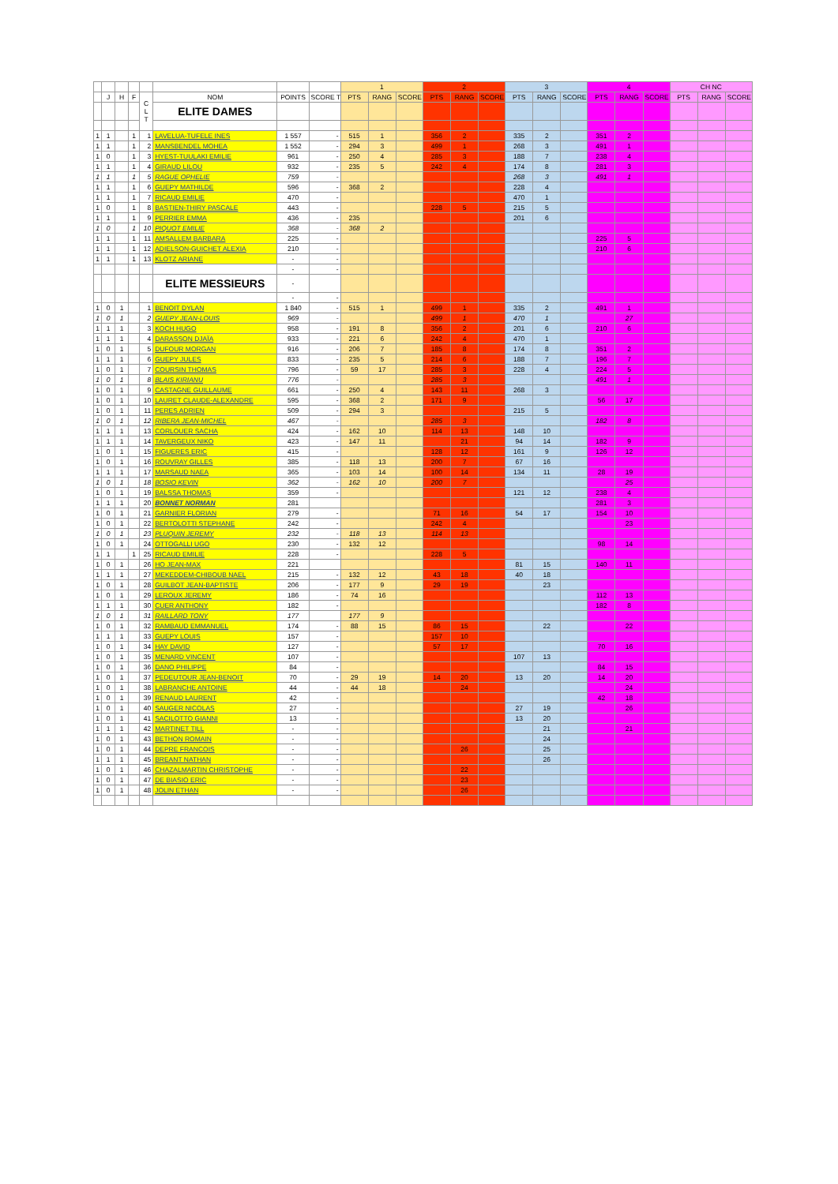| | | | | | | | | 1 | | | 2 | | | 3 | | | 4 | | | CH NC | | |
| --- | --- | --- | --- | --- | --- | --- | --- | --- | --- | --- | --- | --- | --- | --- | --- | --- | --- | --- | --- | --- | --- | --- |
| | J | H | F | C L T | NOM | POINTS | SCORE T | PTS | RANG | SCORE | PTS | RANG | SCORE | PTS | RANG | SCORE | PTS | RANG | SCORE | PTS | RANG | SCORE |
| | | | | | ELITE DAMES | | | | | | | | | | | | | | | | | |
| 1 | 1 | | 1 | 1 | LAVELUA-TUFELE INES | 1 557 | - | 515 | 1 | | 356 | 2 | | 335 | 2 | | 351 | 2 | | | | |
| 1 | 1 | | 1 | 2 | MANSBENDEL MOHEA | 1 552 | - | 294 | 3 | | 499 | 1 | | 268 | 3 | | 491 | 1 | | | | |
| 1 | 0 | | 1 | 3 | HYEST-TUULAKI EMILIE | 961 | - | 250 | 4 | | 285 | 3 | | 188 | 7 | | 238 | 4 | | | | |
| 1 | 1 | | 1 | 4 | GIRAUD LILOU | 932 | - | 235 | 5 | | 242 | 4 | | 174 | 8 | | 281 | 3 | | | | |
| 1 | 1 | | 1 | 5 | RAGUE OPHELIE | 759 | - | | | | | | | 268 | 3 | | 491 | 1 | | | | |
| 1 | 1 | | 1 | 6 | GUEPY MATHILDE | 596 | - | 368 | 2 | | | | | 228 | 4 | | | | | | | |
| 1 | 1 | | 1 | 7 | RICAUD EMILIE | 470 | - | | | | | | | 470 | 1 | | | | | | | |
| 1 | 0 | | 1 | 8 | BASTIEN-THIRY PASCALE | 443 | - | | | | 228 | 5 | | 215 | 5 | | | | | | | |
| 1 | 1 | | 1 | 9 | PERRIER EMMA | 436 | - | 235 | | | | | | 201 | 6 | | | | | | | |
| 1 | 0 | | 1 | 10 | PIQUOT EMILIE | 368 | - | 368 | 2 | | | | | | | | | | | | | |
| 1 | 1 | | 1 | 11 | AMSALLEM BARBARA | 225 | - | | | | | | | | | | 225 | 5 | | | | |
| 1 | 1 | | 1 | 12 | ADIELSON-GUICHET ALEXIA | 210 | - | | | | | | | | | | 210 | 6 | | | | |
| 1 | 1 | | 1 | 13 | KLOTZ ARIANE | - | - | | | | | | | | | | | | | | | |
| | | | | | | - | - | | | | | | | | | | | | | | | |
| | | | | | ELITE MESSIEURS | - | | | | | | | | | | | | | | | | |
| | | | | | | - | - | | | | | | | | | | | | | | | |
| 1 | 0 | 1 | | 1 | BENOIT DYLAN | 1 840 | - | 515 | 1 | | 499 | 1 | | 335 | 2 | | 491 | 1 | | | | |
| 1 | 0 | 1 | | 2 | GUEPY JEAN-LOUIS | 969 | - | | | | 499 | 1 | | 470 | 1 | | | 27 | | | | |
| 1 | 1 | 1 | | 3 | KOCH HUGO | 958 | - | 191 | 8 | | 356 | 2 | | 201 | 6 | | 210 | 6 | | | | |
| 1 | 1 | 1 | | 4 | DARASSON DJAÏA | 933 | - | 221 | 6 | | 242 | 4 | | 470 | 1 | | | | | | | |
| 1 | 0 | 1 | | 5 | DUFOUR MORGAN | 916 | - | 206 | 7 | | 185 | 8 | | 174 | 8 | | 351 | 2 | | | | |
| 1 | 1 | 1 | | 6 | GUEPY JULES | 833 | - | 235 | 5 | | 214 | 6 | | 188 | 7 | | 196 | 7 | | | | |
| 1 | 0 | 1 | | 7 | COURSIN THOMAS | 796 | - | 59 | 17 | | 285 | 3 | | 228 | 4 | | 224 | 5 | | | | |
| 1 | 0 | 1 | | 8 | BLAIS KIRIANU | 776 | - | | | | 285 | 3 | | | | | 491 | 1 | | | | |
| 1 | 0 | 1 | | 9 | CASTAGNE GUILLAUME | 661 | - | 250 | 4 | | 143 | 11 | | 268 | 3 | | | | | | | |
| 1 | 0 | 1 | | 10 | LAURET CLAUDE-ALEXANDRE | 595 | - | 368 | 2 | | 171 | 9 | | | | | 56 | 17 | | | | |
| 1 | 0 | 1 | | 11 | PERES ADRIEN | 509 | - | 294 | 3 | | | | | 215 | 5 | | | | | | | |
| 1 | 0 | 1 | | 12 | RIBERA JEAN-MICHEL | 467 | - | | | | 285 | 3 | | | | | 182 | 8 | | | | |
| 1 | 1 | 1 | | 13 | CORLOUER SACHA | 424 | - | 162 | 10 | | 114 | 13 | | 148 | 10 | | | | | | | |
| 1 | 1 | 1 | | 14 | TAVERGEUX NIKO | 423 | - | 147 | 11 | | | 21 | | 94 | 14 | | 182 | 9 | | | | |
| 1 | 0 | 1 | | 15 | FIGUERES ERIC | 415 | - | | | | 128 | 12 | | 161 | 9 | | 126 | 12 | | | | |
| 1 | 0 | 1 | | 16 | ROUVRAY GILLES | 385 | - | 118 | 13 | | 200 | 7 | | 67 | 16 | | | | | | | |
| 1 | 1 | 1 | | 17 | MARSAUD NAEA | 365 | - | 103 | 14 | | 100 | 14 | | 134 | 11 | | 28 | 19 | | | | |
| 1 | 0 | 1 | | 18 | BOSIO KEVIN | 362 | - | 162 | 10 | | 200 | 7 | | | | | | 25 | | | | |
| 1 | 0 | 1 | | 19 | BALSSA THOMAS | 359 | - | | | | | | | 121 | 12 | | 238 | 4 | | | | |
| 1 | 1 | 1 | | 20 | BONNET NORMAN | 281 | | | | | | | | | | | 281 | 3 | | | | |
| 1 | 0 | 1 | | 21 | GARNIER FLORIAN | 279 | - | | | | 71 | 16 | | 54 | 17 | | 154 | 10 | | | | |
| 1 | 0 | 1 | | 22 | BERTOLOTTI STEPHANE | 242 | - | | | | 242 | 4 | | | | | | 23 | | | | |
| 1 | 0 | 1 | | 23 | PLUQUIN JEREMY | 232 | - | 118 | 13 | | 114 | 13 | | | | | | | | | | |
| 1 | 0 | 1 | | 24 | OTTOGALLI UGO | 230 | - | 132 | 12 | | | | | | | | 98 | 14 | | | | |
| 1 | 1 | | 1 | 25 | RICAUD EMILIE | 228 | - | | | | 228 | 5 | | | | | | | | | | |
| 1 | 0 | 1 | | 26 | HO JEAN-MAX | 221 | | | | | | | | 81 | 15 | | 140 | 11 | | | | |
| 1 | 1 | 1 | | 27 | MEKEDDEM-CHIBOUB NAEL | 215 | - | 132 | 12 | | 43 | 18 | | 40 | 18 | | | | | | | |
| 1 | 0 | 1 | | 28 | GUILBOT JEAN-BAPTISTE | 206 | - | 177 | 9 | | 29 | 19 | | | 23 | | | | | | | |
| 1 | 0 | 1 | | 29 | LEROUX JEREMY | 186 | - | 74 | 16 | | | | | | | | 112 | 13 | | | | |
| 1 | 1 | 1 | | 30 | CUER ANTHONY | 182 | - | | | | | | | | | | 182 | 8 | | | | |
| 1 | 0 | 1 | | 31 | RAILLARD TONY | 177 | | 177 | 9 | | | | | | | | | | | | | |
| 1 | 0 | 1 | | 32 | RAMBAUD EMMANUEL | 174 | - | 88 | 15 | | 86 | 15 | | | 22 | | | 22 | | | | |
| 1 | 1 | 1 | | 33 | GUEPY LOUIS | 157 | - | | | | 157 | 10 | | | | | | | | | | |
| 1 | 0 | 1 | | 34 | HAY DAVID | 127 | - | | | | 57 | 17 | | | | | 70 | 16 | | | | |
| 1 | 0 | 1 | | 35 | MENARD VINCENT | 107 | - | | | | | | | 107 | 13 | | | | | | | |
| 1 | 0 | 1 | | 36 | DANO PHILIPPE | 84 | - | | | | | | | | | | 84 | 15 | | | | |
| 1 | 0 | 1 | | 37 | PEDEUTOUR JEAN-BENOIT | 70 | - | 29 | 19 | | 14 | 20 | | 13 | 20 | | 14 | 20 | | | | |
| 1 | 0 | 1 | | 38 | LABRANCHE ANTOINE | 44 | - | 44 | 18 | | | 24 | | | | | | 24 | | | | |
| 1 | 0 | 1 | | 39 | RENAUD LAURENT | 42 | - | | | | | | | | | | 42 | 18 | | | | |
| 1 | 0 | 1 | | 40 | SAUGER NICOLAS | 27 | - | | | | | | | 27 | 19 | | | 26 | | | | |
| 1 | 0 | 1 | | 41 | SACILOTTO GIANNI | 13 | - | | | | | | | 13 | 20 | | | | | | | |
| 1 | 1 | 1 | | 42 | MARTINET TILL | - | - | | | | | | | | 21 | | | 21 | | | | |
| 1 | 0 | 1 | | 43 | BETHON ROMAIN | - | - | | | | | | | | 24 | | | | | | | |
| 1 | 0 | 1 | | 44 | DEPRE FRANCOIS | - | - | | | | | 26 | | | 25 | | | | | | | |
| 1 | 1 | 1 | | 45 | BREANT NATHAN | - | - | | | | | | | | 26 | | | | | | | |
| 1 | 0 | 1 | | 46 | CHAZALMARTIN CHRISTOPHE | - | - | | | | | 22 | | | | | | | | | | |
| 1 | 0 | 1 | | 47 | DE BIASIO ERIC | - | - | | | | | 23 | | | | | | | | | | |
| 1 | 0 | 1 | | 48 | JOLIN ETHAN | - | - | | | | | 26 | | | | | | | | | | |